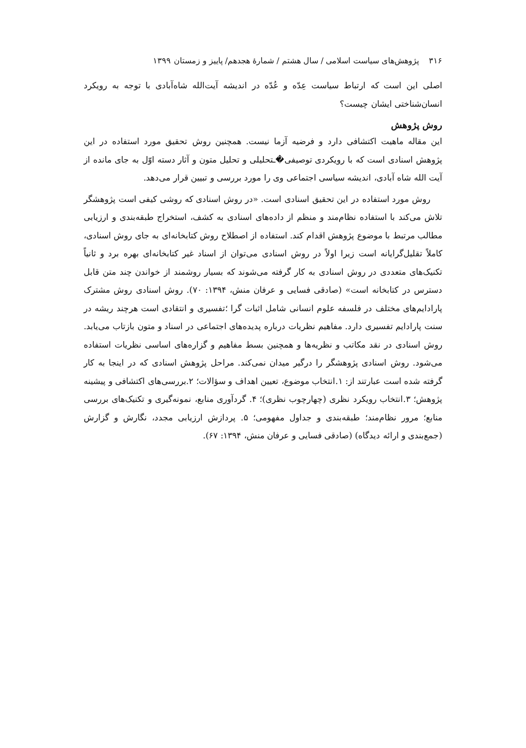۳۱۶ پژوهش‌های سیاست اسلامی / سال هشتم / شمارۀ هجدهم/ پاییز و زمستان ۱۳۹۹
اصلی این است که ارتباط سیاست عِدّه و عُدّه در اندیشه آیت‌الله شاه‌آبادی با توجه به رویکرد انسان‌شناختی ایشان چیست؟
روش پژوهش
این مقاله ماهیت اکتشافی دارد و فرضیه آزما نیست. همچنین روش تحقیق مورد استفاده در این پژوهش اسنادی است که با رویکردی توصیفی�ـتحلیلی و تحلیل متون و آثار دسته اوّل به جای مانده از آیت الله شاه آبادی، اندیشه سیاسی اجتماعی وی را مورد بررسی و تبیین قرار می‌دهد.
روش مورد استفاده در این تحقیق اسنادی است. «در روش اسنادی که روشی کیفی است پژوهشگر تلاش می‌کند با استفاده نظام‌مند و منظم از داده‌های اسنادی به کشف، استخراج طبقه‌بندی و ارزیابی مطالب مرتبط با موضوع پژوهش اقدام کند. استفاده از اصطلاح روش کتابخانه‌ای به جای روش اسنادی، کاملاً تقلیل‌گرایانه است زیرا اولاً در روش اسنادی می‌توان از اسناد غیر کتابخانه‌ای بهره برد و ثانیاً تکنیک‌های متعددی در روش اسنادی به کار گرفته می‌شوند که بسیار روشمند از خواندن چند متن قابل دسترس در کتابخانه است» (صادقی فسایی و عرفان منش، ۱۳۹۴: ۷۰). روش اسنادی روش مشترک پارادایم‌های مختلف در فلسفه علوم انسانی شامل اثبات گرا ؛تفسیری و انتقادی است هرچند ریشه در سنت پارادایم تفسیری دارد. مفاهیم نظریات درباره پدیده‌های اجتماعی در اسناد و متون بازتاب می‌یابد. روش اسنادی در نقد مکاتب و نظریه‌ها و همچنین بسط مفاهیم و گزاره‌های اساسی نظریات استفاده می‌شود. روش اسنادی پژوهشگر را درگیر میدان نمی‌کند. مراحل پژوهش اسنادی که در اینجا به کار گرفته شده است عبارتند از: ۱.انتخاب موضوع، تعیین اهداف و سؤالات؛ ۲.بررسی‌های اکتشافی و پیشینه پژوهش؛ ۳.انتخاب رویکرد نظری (چهارچوب نظری)؛ ۴. گردآوری منابع، نمونه‌گیری و تکنیک‌های بررسی منابع؛ مرور نظام‌مند؛ طبقه‌بندی و جداول مفهومی؛ ۵. پردازش ارزیابی مجدد، نگارش و گزارش (جمع‌بندی و ارائه دیدگاه) (صادقی فسایی و عرفان منش، ۱۳۹۴: ۶۷).